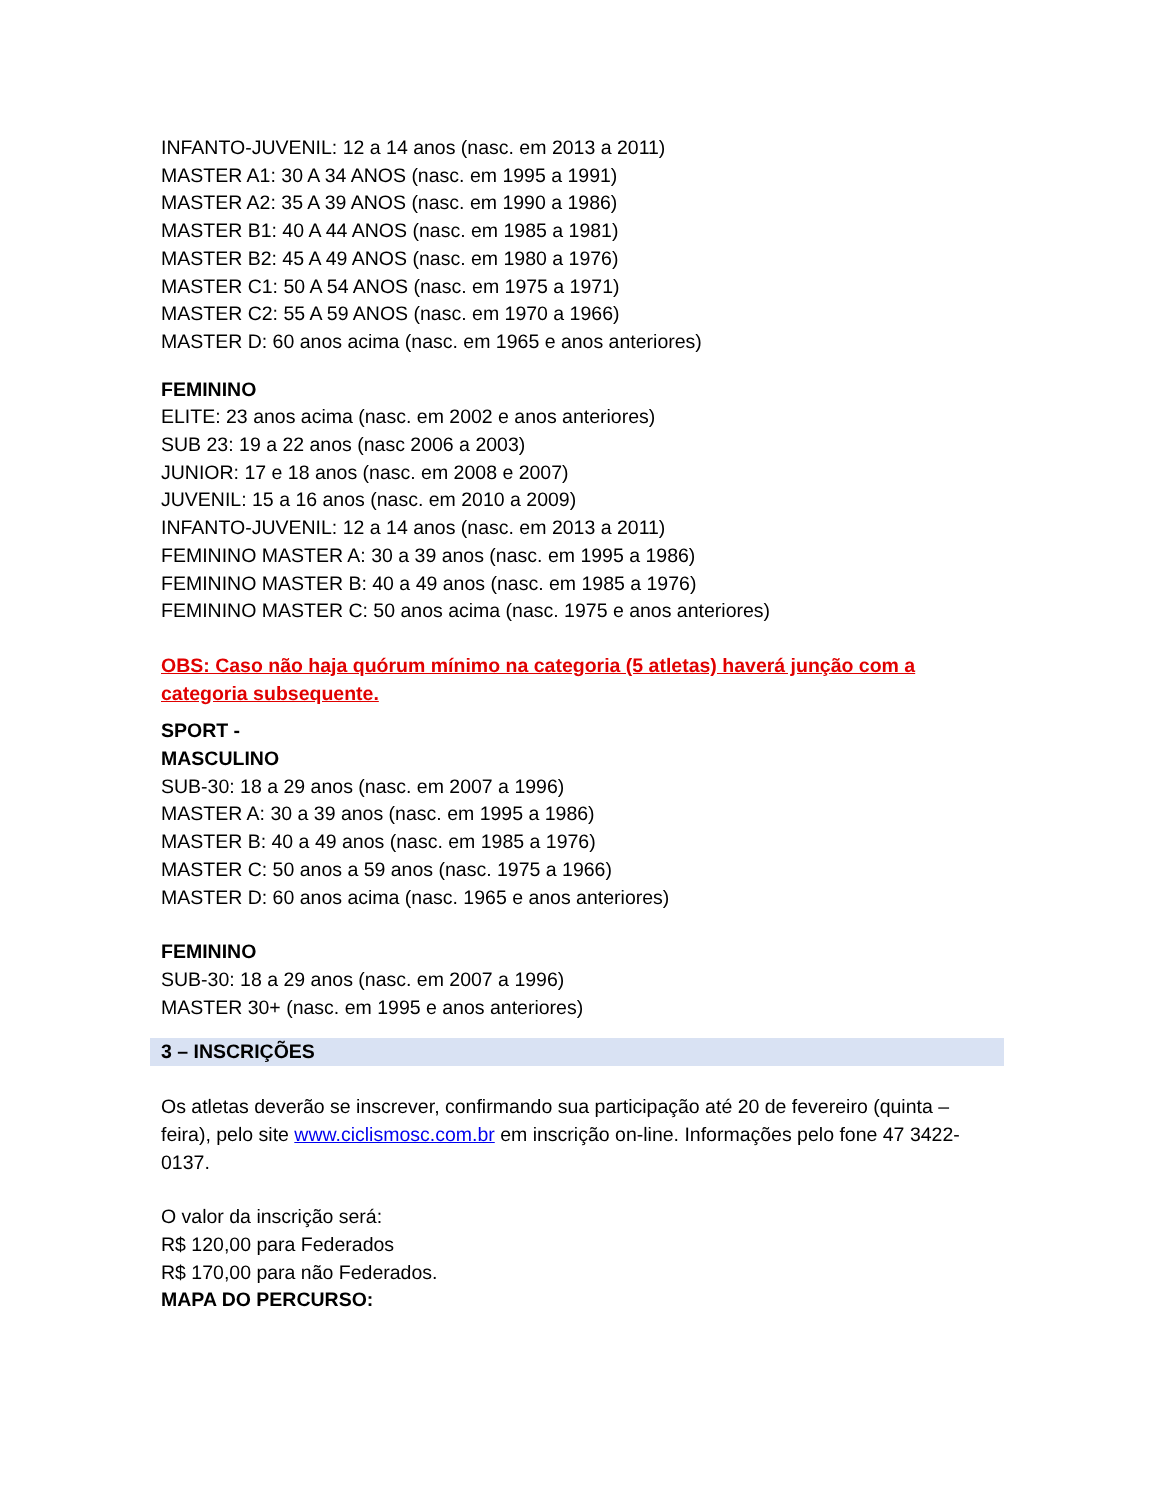INFANTO-JUVENIL: 12 a 14 anos (nasc. em 2013 a 2011)
MASTER A1: 30 A 34 ANOS (nasc. em 1995 a 1991)
MASTER A2: 35 A 39 ANOS (nasc. em 1990 a 1986)
MASTER B1: 40 A 44 ANOS (nasc. em 1985 a 1981)
MASTER B2: 45 A 49 ANOS (nasc. em 1980 a 1976)
MASTER C1: 50 A 54 ANOS (nasc. em 1975 a 1971)
MASTER C2: 55 A 59 ANOS (nasc. em 1970 a 1966)
MASTER D: 60 anos acima (nasc. em 1965 e anos anteriores)
FEMININO
ELITE: 23 anos acima (nasc. em 2002 e anos anteriores)
SUB 23: 19 a 22 anos (nasc 2006 a 2003)
JUNIOR: 17 e 18 anos (nasc. em 2008 e 2007)
JUVENIL: 15 a 16 anos (nasc. em 2010 a 2009)
INFANTO-JUVENIL: 12 a 14 anos (nasc. em 2013 a 2011)
FEMININO MASTER A: 30 a 39 anos (nasc. em 1995 a 1986)
FEMININO MASTER B: 40 a 49 anos (nasc. em 1985 a 1976)
FEMININO MASTER C: 50 anos acima (nasc. 1975 e anos anteriores)
OBS: Caso não haja quórum mínimo na categoria (5 atletas) haverá junção com a categoria subsequente.
SPORT -
MASCULINO
SUB-30: 18 a 29 anos (nasc. em 2007 a 1996)
MASTER A: 30 a 39 anos (nasc. em 1995 a 1986)
MASTER B: 40 a 49 anos (nasc. em 1985 a 1976)
MASTER C: 50 anos a 59 anos (nasc. 1975 a 1966)
MASTER D: 60 anos acima (nasc. 1965 e anos anteriores)
FEMININO
SUB-30: 18 a 29 anos (nasc. em 2007 a 1996)
MASTER 30+ (nasc. em 1995 e anos anteriores)
3 – INSCRIÇÕES
Os atletas deverão se inscrever, confirmando sua participação até 20 de fevereiro (quinta – feira), pelo site www.ciclismosc.com.br em inscrição on-line. Informações pelo fone 47 3422-0137.
O valor da inscrição será:
R$ 120,00 para Federados
R$ 170,00 para não Federados.
MAPA DO PERCURSO: